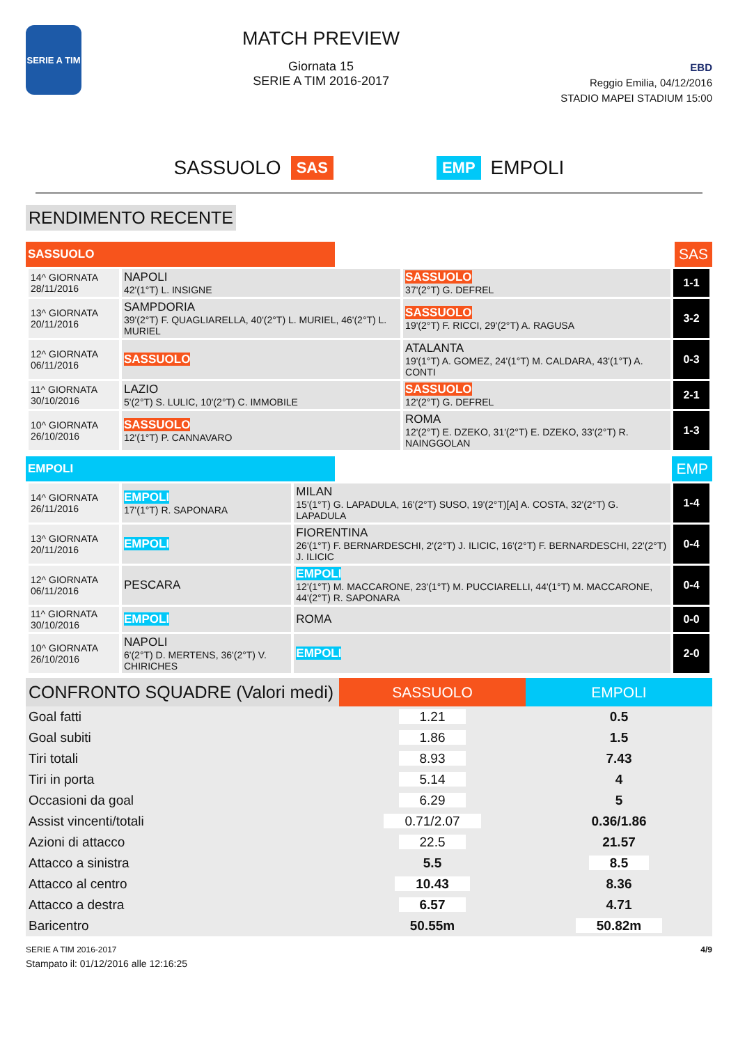SERIE A TIM
MATCH PREVIEW
Giornata 15
SERIE A TIM 2016-2017
EBD
Reggio Emilia, 04/12/2016
STADIO MAPEI STADIUM 15:00
SASSUOLO SAS EMP EMPOLI
RENDIMENTO RECENTE
SASSUOLO
SAS
| 14^ GIORNATA 28/11/2016 | NAPOLI 42'(1°T) L. INSIGNE | SASSUOLO 37'(2°T) G. DEFREL | 1-1 |
| 13^ GIORNATA 20/11/2016 | SAMPDORIA 39'(2°T) F. QUAGLIARELLA, 40'(2°T) L. MURIEL, 46'(2°T) L. MURIEL | SASSUOLO 19'(2°T) F. RICCI, 29'(2°T) A. RAGUSA | 3-2 |
| 12^ GIORNATA 06/11/2016 | SASSUOLO | ATALANTA 19'(1°T) A. GOMEZ, 24'(1°T) M. CALDARA, 43'(1°T) A. CONTI | 0-3 |
| 11^ GIORNATA 30/10/2016 | LAZIO 5'(2°T) S. LULIC, 10'(2°T) C. IMMOBILE | SASSUOLO 12'(2°T) G. DEFREL | 2-1 |
| 10^ GIORNATA 26/10/2016 | SASSUOLO 12'(1°T) P. CANNAVARO | ROMA 12'(2°T) E. DZEKO, 31'(2°T) E. DZEKO, 33'(2°T) R. NAINGGOLAN | 1-3 |
EMPOLI
EMP
| 14^ GIORNATA 26/11/2016 | EMPOLI 17'(1°T) R. SAPONARA | MILAN 15'(1°T) G. LAPADULA, 16'(2°T) SUSO, 19'(2°T)[A] A. COSTA, 32'(2°T) G. LAPADULA | 1-4 |
| 13^ GIORNATA 20/11/2016 | EMPOLI | FIORENTINA 26'(1°T) F. BERNARDESCHI, 2'(2°T) J. ILICIC, 16'(2°T) F. BERNARDESCHI, 22'(2°T) J. ILICIC | 0-4 |
| 12^ GIORNATA 06/11/2016 | PESCARA | EMPOLI 12'(1°T) M. MACCARONE, 23'(1°T) M. PUCCIARELLI, 44'(1°T) M. MACCARONE, 44'(2°T) R. SAPONARA | 0-4 |
| 11^ GIORNATA 30/10/2016 | EMPOLI | ROMA | 0-0 |
| 10^ GIORNATA 26/10/2016 | NAPOLI 6'(2°T) D. MERTENS, 36'(2°T) V. CHIRICHES | EMPOLI | 2-0 |
| CONFRONTO SQUADRE (Valori medi) | SASSUOLO | EMPOLI |
| --- | --- | --- |
| Goal fatti | 1.21 | 0.5 |
| Goal subiti | 1.86 | 1.5 |
| Tiri totali | 8.93 | 7.43 |
| Tiri in porta | 5.14 | 4 |
| Occasioni da goal | 6.29 | 5 |
| Assist vincenti/totali | 0.71/2.07 | 0.36/1.86 |
| Azioni di attacco | 22.5 | 21.57 |
| Attacco a sinistra | 5.5 | 8.5 |
| Attacco al centro | 10.43 | 8.36 |
| Attacco a destra | 6.57 | 4.71 |
| Baricentro | 50.55m | 50.82m |
SERIE A TIM 2016-2017
Stampato il: 01/12/2016 alle 12:16:25
4/9